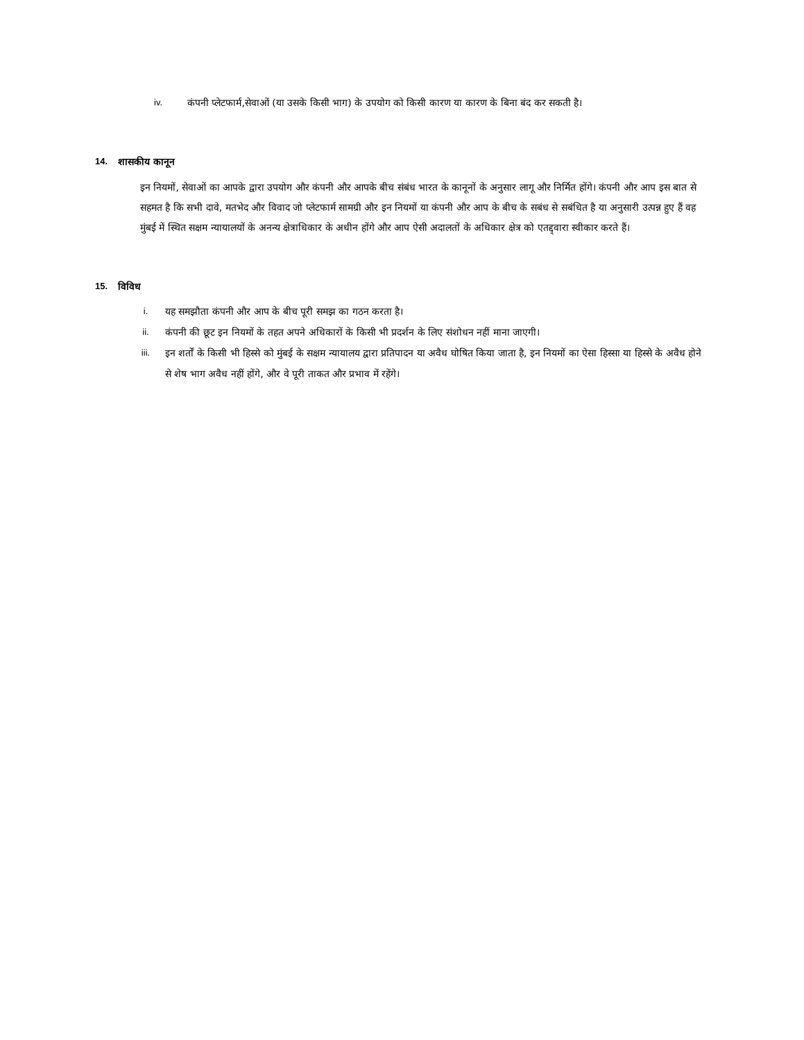iv. कंपनी प्लेटफार्म,सेवाओं (या उसके किसी भाग) के उपयोग को किसी कारण या कारण के बिना बंद कर सकती है।
14. शासकीय कानून
इन नियमों, सेवाओं का आपके द्वारा उपयोग और कंपनी और आपके बीच संबंध भारत के कानूनों के अनुसार लागू और निर्मित होंगे। कंपनी और आप इस बात से सहमत है कि सभी दावे, मतभेद और विवाद जो प्लेटफार्म सामग्री और इन नियमों या कंपनी और आप के बीच के सबंध से सबंधित है या अनुसारी उत्पन्न हुए हैं वह मुंबई में स्थित सक्षम न्यायालयों के अनन्य क्षेत्राधिकार के अधीन होंगे और आप ऐसी अदालतों के अधिकार क्षेत्र को एतद्द्वारा स्वीकार करते हैं।
15. विविध
i. यह समझौता कंपनी और आप के बीच पूरी समझ का गठन करता है।
ii. कंपनी की छूट इन नियमों के तहत अपने अधिकारों के किसी भी प्रदर्शन के लिए संशोधन नहीं माना जाएगी।
iii. इन शर्तों के किसी भी हिस्से को मुंबई के सक्षम न्यायालय द्वारा प्रतिपादन या अवैध घोषित किया जाता है, इन नियमों का ऐसा हिस्सा या हिस्से के अवैध होने से शेष भाग अवैध नहीं होंगे, और वे पूरी ताकत और प्रभाव में रहेंगे।